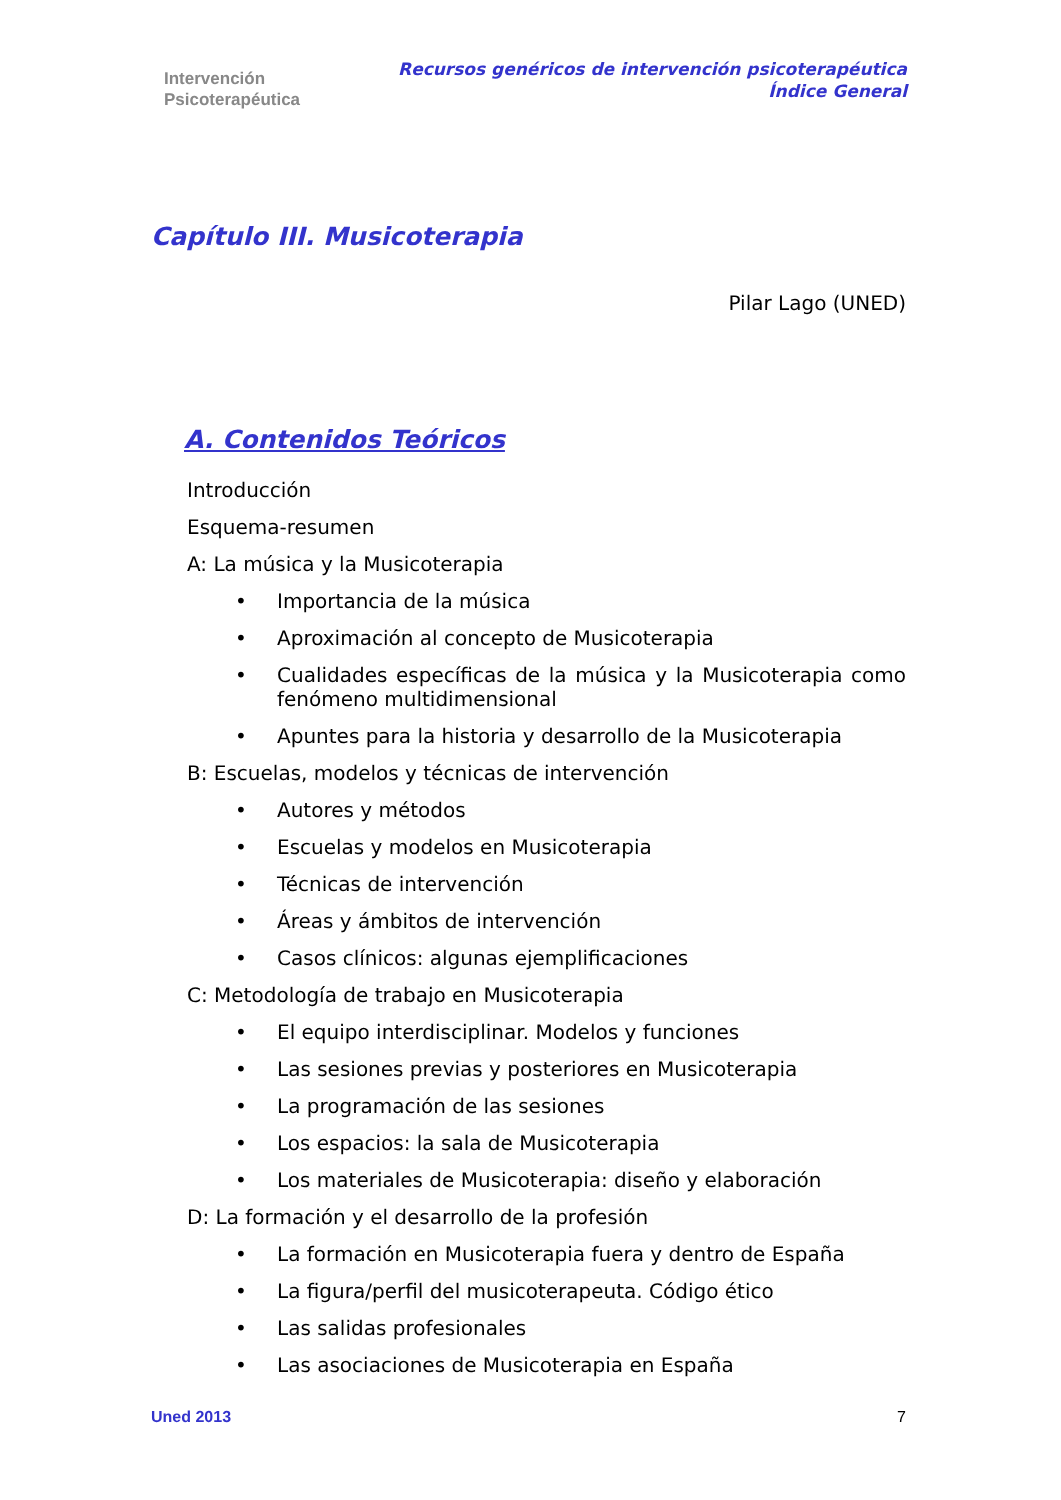Intervención
Psicoterapéutica
Recursos genéricos de intervención psicoterapéutica
Índice General
Capítulo III. Musicoterapia
Pilar Lago (UNED)
A. Contenidos Teóricos
Introducción
Esquema-resumen
A: La música y la Musicoterapia
• Importancia de la música
• Aproximación al concepto de Musicoterapia
• Cualidades específicas de la música y la Musicoterapia como fenómeno multidimensional
• Apuntes para la historia y desarrollo de la Musicoterapia
B: Escuelas, modelos y técnicas de intervención
• Autores y métodos
• Escuelas y modelos en Musicoterapia
• Técnicas de intervención
• Áreas y ámbitos de intervención
• Casos clínicos: algunas ejemplificaciones
C: Metodología de trabajo en Musicoterapia
• El equipo interdisciplinar. Modelos y funciones
• Las sesiones previas y posteriores en Musicoterapia
• La programación de las sesiones
• Los espacios: la sala de Musicoterapia
• Los materiales de Musicoterapia: diseño y elaboración
D: La formación y el desarrollo de la profesión
• La formación en Musicoterapia fuera y dentro de España
• La figura/perfil del musicoterapeuta. Código ético
• Las salidas profesionales
• Las asociaciones de Musicoterapia en España
Uned 2013 7